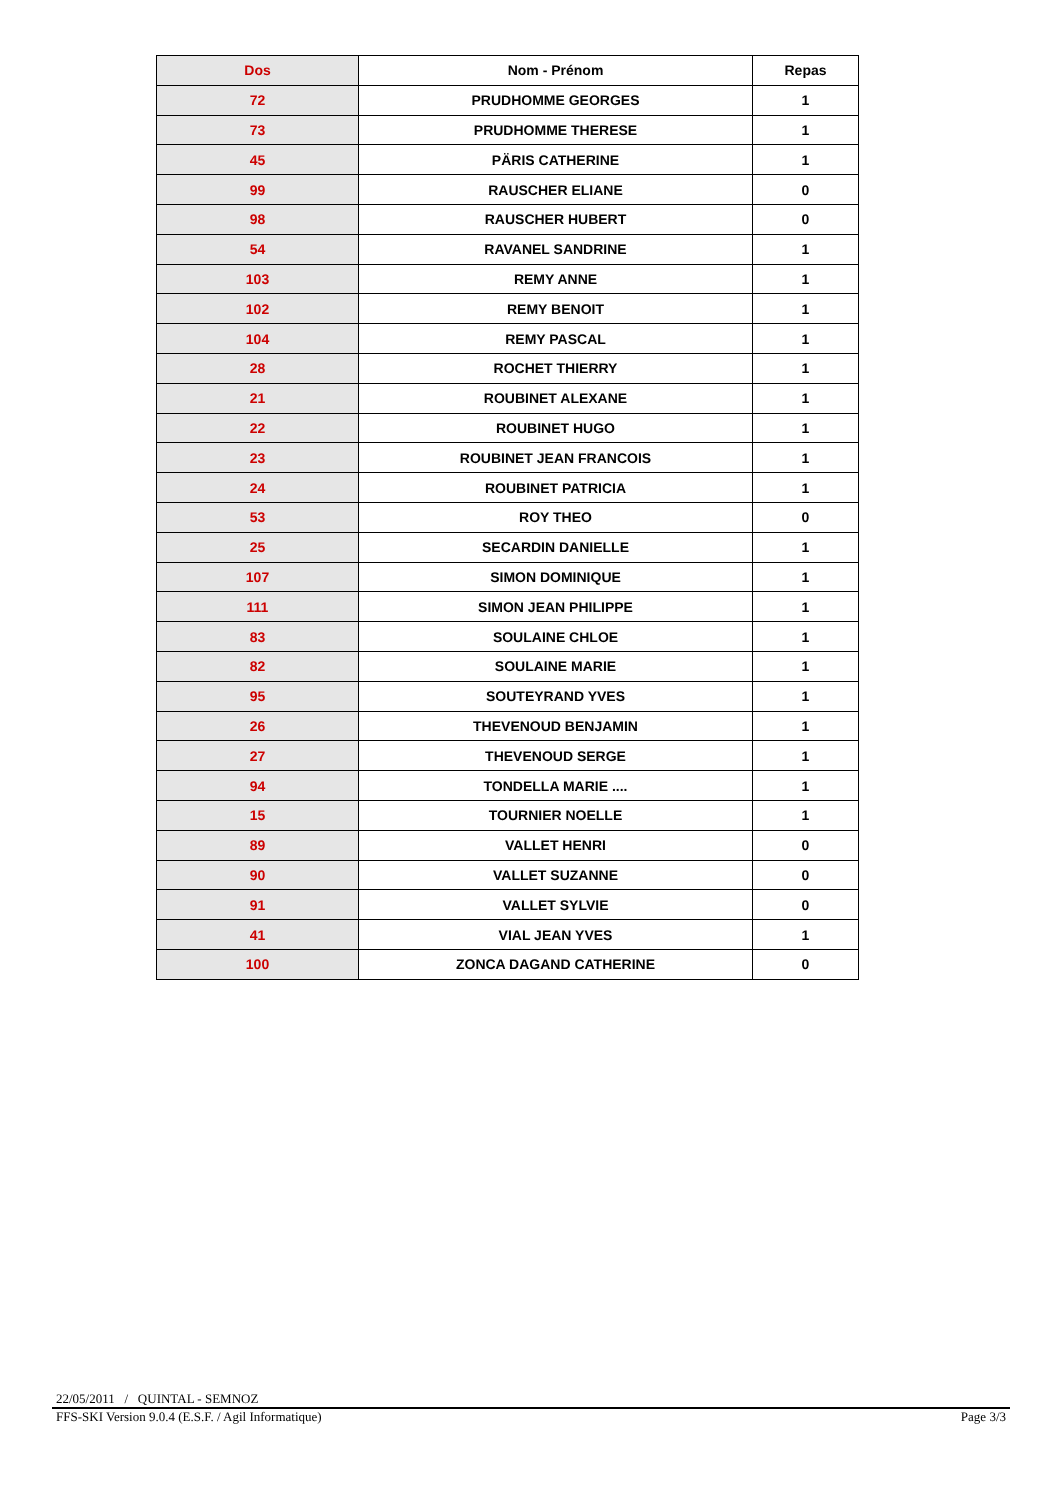| Dos | Nom - Prénom | Repas |
| --- | --- | --- |
| 72 | PRUDHOMME GEORGES | 1 |
| 73 | PRUDHOMME THERESE | 1 |
| 45 | PÄRIS CATHERINE | 1 |
| 99 | RAUSCHER ELIANE | 0 |
| 98 | RAUSCHER HUBERT | 0 |
| 54 | RAVANEL SANDRINE | 1 |
| 103 | REMY ANNE | 1 |
| 102 | REMY BENOIT | 1 |
| 104 | REMY PASCAL | 1 |
| 28 | ROCHET THIERRY | 1 |
| 21 | ROUBINET ALEXANE | 1 |
| 22 | ROUBINET HUGO | 1 |
| 23 | ROUBINET JEAN FRANCOIS | 1 |
| 24 | ROUBINET PATRICIA | 1 |
| 53 | ROY THEO | 0 |
| 25 | SECARDIN DANIELLE | 1 |
| 107 | SIMON DOMINIQUE | 1 |
| 111 | SIMON JEAN PHILIPPE | 1 |
| 83 | SOULAINE CHLOE | 1 |
| 82 | SOULAINE MARIE | 1 |
| 95 | SOUTEYRAND YVES | 1 |
| 26 | THEVENOUD BENJAMIN | 1 |
| 27 | THEVENOUD SERGE | 1 |
| 94 | TONDELLA MARIE .... | 1 |
| 15 | TOURNIER NOELLE | 1 |
| 89 | VALLET HENRI | 0 |
| 90 | VALLET SUZANNE | 0 |
| 91 | VALLET SYLVIE | 0 |
| 41 | VIAL JEAN YVES | 1 |
| 100 | ZONCA DAGAND CATHERINE | 0 |
22/05/2011 / QUINTAL - SEMNOZ
FFS-SKI Version 9.0.4 (E.S.F. / Agil Informatique) Page 3/3